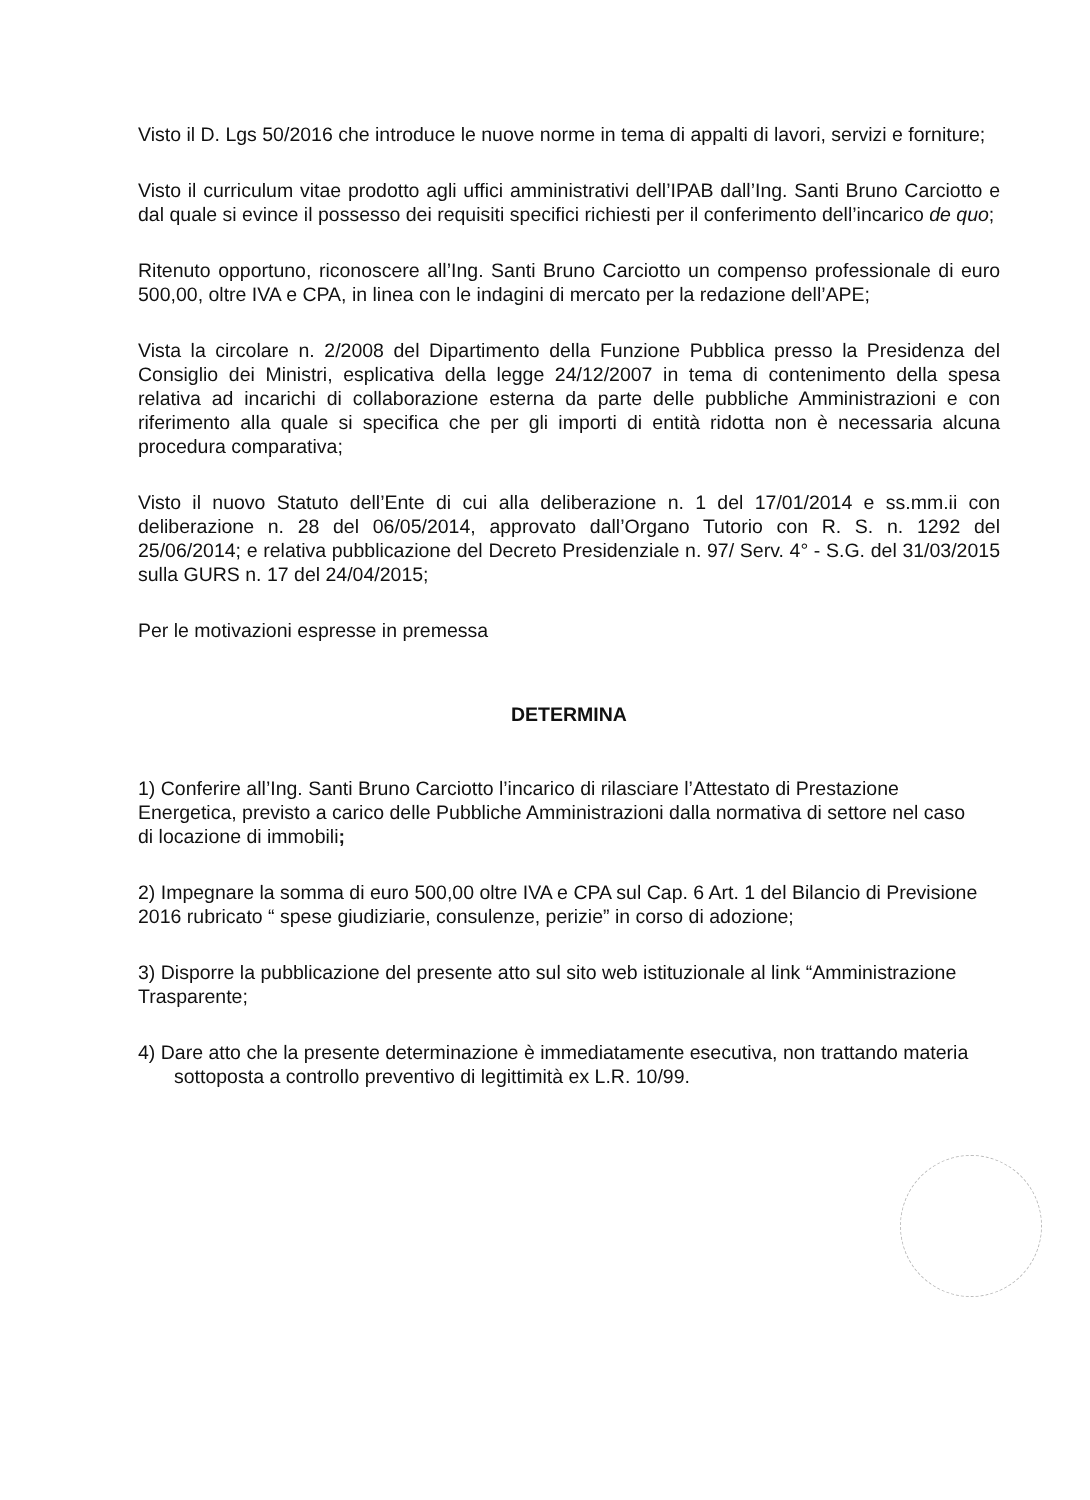Visto il D. Lgs 50/2016 che introduce le nuove norme in tema di appalti di lavori, servizi e forniture;
Visto il curriculum vitae prodotto agli uffici amministrativi dell’IPAB dall’Ing. Santi Bruno Carciotto e dal quale si evince il possesso dei requisiti specifici richiesti per il conferimento dell’incarico de quo;
Ritenuto opportuno, riconoscere all’Ing. Santi Bruno Carciotto un compenso professionale di euro 500,00, oltre IVA e CPA, in linea con le indagini di mercato per la redazione dell’APE;
Vista la circolare n. 2/2008 del Dipartimento della Funzione Pubblica presso la Presidenza del Consiglio dei Ministri, esplicativa della legge 24/12/2007 in tema di contenimento della spesa relativa ad incarichi di collaborazione esterna da parte delle pubbliche Amministrazioni e con riferimento alla quale si specifica che per gli importi di entità ridotta non è necessaria alcuna procedura comparativa;
Visto il nuovo Statuto dell’Ente di cui alla deliberazione n. 1 del 17/01/2014 e ss.mm.ii con deliberazione n. 28 del 06/05/2014, approvato dall’Organo Tutorio con R. S. n. 1292 del 25/06/2014; e relativa pubblicazione del Decreto Presidenziale n. 97/ Serv. 4° - S.G. del 31/03/2015 sulla GURS n. 17 del 24/04/2015;
Per le motivazioni espresse in premessa
DETERMINA
1) Conferire all’Ing. Santi Bruno Carciotto l’incarico di rilasciare l’Attestato di Prestazione Energetica, previsto a carico delle Pubbliche Amministrazioni dalla normativa di settore nel caso di locazione di immobili;
2) Impegnare la somma di euro 500,00 oltre IVA e CPA sul Cap. 6 Art. 1 del Bilancio di Previsione 2016 rubricato “ spese giudiziarie, consulenze, perizie” in corso di adozione;
3) Disporre la pubblicazione del presente atto sul sito web istituzionale al link “Amministrazione Trasparente;
4) Dare atto che la presente determinazione è immediatamente esecutiva, non trattando materia sottoposta a controllo preventivo di legittimità ex L.R. 10/99.